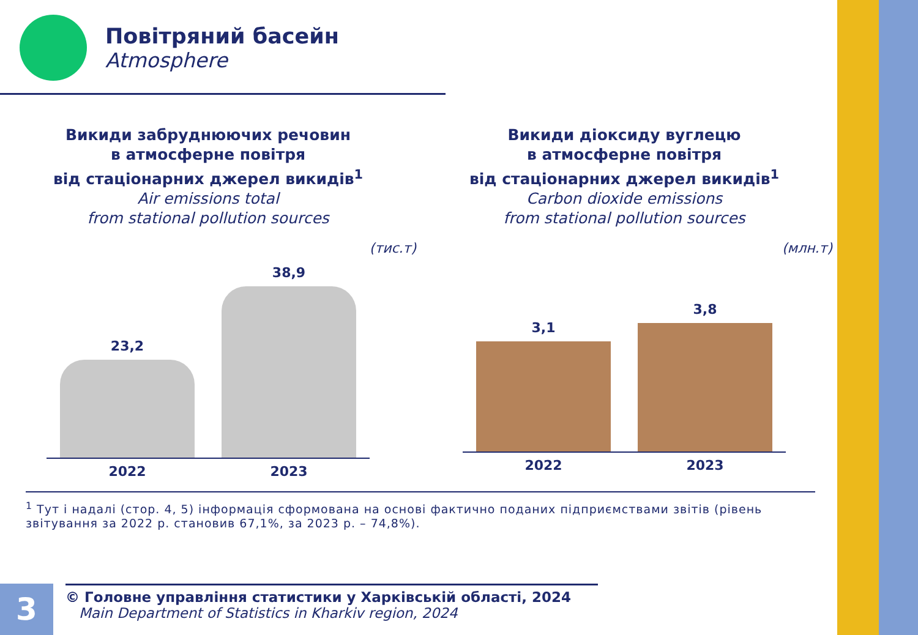Повітряний басейн
Atmosphere
Викиди забруднюючих речовин
в атмосферне повітря
від стаціонарних джерел викидів<sup>1</sup>
Air emissions total
from stational pollution sources
(тис.т)
23,2
38,9
2022 2023
Викиди діоксиду вуглецю
в атмосферне повітря
від стаціонарних джерел викидів<sup>1</sup>
Carbon dioxide emissions
from stational pollution sources
(млн.т)
3,1
3,8
2022 2023
<sup>1</sup> Тут і надалі (стор. 4, 5) інформація сформована на основі фактично поданих підприємствами звітів (рівень звітування за 2022 р. становив 67,1%, за 2023 р. – 74,8%).
3
© Головне управління статистики у Харківській області, 2024
Main Department of Statistics in Kharkiv region, 2024